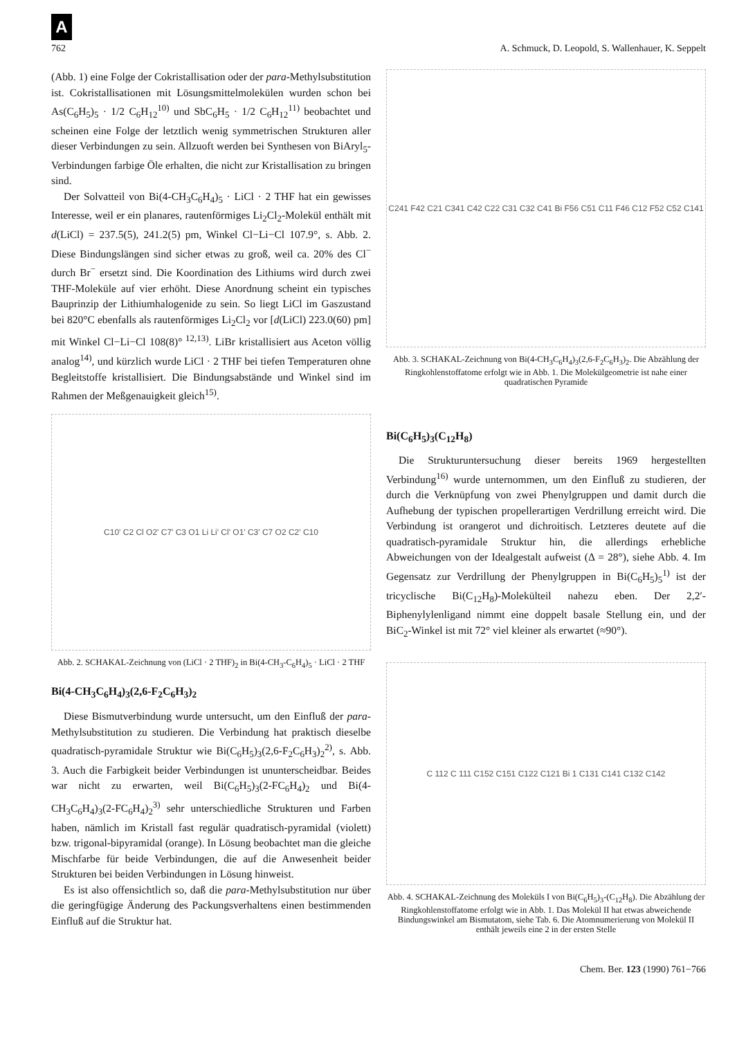A
762 A. Schmuck, D. Leopold, S. Wallenhauer, K. Seppelt
(Abb. 1) eine Folge der Cokristallisation oder der para-Methylsubstitution ist. Cokristallisationen mit Lösungsmittelmolekülen wurden schon bei As(C<sub>6</sub>H<sub>5</sub>)<sub>5</sub> · 1/2 C<sub>6</sub>H<sub>12</sub><sup>10)</sup> und SbC<sub>6</sub>H<sub>5</sub> · 1/2 C<sub>6</sub>H<sub>12</sub><sup>11)</sup> beobachtet und scheinen eine Folge der letztlich wenig symmetrischen Strukturen aller dieser Verbindungen zu sein. Allzuoft werden bei Synthesen von BiAryl<sub>5</sub>-Verbindungen farbige Öle erhalten, die nicht zur Kristallisation zu bringen sind.
Der Solvatteil von Bi(4-CH<sub>3</sub>C<sub>6</sub>H<sub>4</sub>)<sub>5</sub> · LiCl · 2 THF hat ein gewisses Interesse, weil er ein planares, rautenförmiges Li<sub>2</sub>Cl<sub>2</sub>-Molekül enthält mit d(LiCl) = 237.5(5), 241.2(5) pm, Winkel Cl−Li−Cl 107.9°, s. Abb. 2. Diese Bindungslängen sind sicher etwas zu groß, weil ca. 20% des Cl<sup>−</sup> durch Br<sup>−</sup> ersetzt sind. Die Koordination des Lithiums wird durch zwei THF-Moleküle auf vier erhöht. Diese Anordnung scheint ein typisches Bauprinzip der Lithiumhalogenide zu sein. So liegt LiCl im Gaszustand bei 820°C ebenfalls als rautenförmiges Li<sub>2</sub>Cl<sub>2</sub> vor [d(LiCl) 223.0(60) pm] mit Winkel Cl−Li−Cl 108(8)°<sup>12,13)</sup>. LiBr kristallisiert aus Aceton völlig analog<sup>14)</sup>, und kürzlich wurde LiCl · 2 THF bei tiefen Temperaturen ohne Begleitstoffe kristallisiert. Die Bindungsabstände und Winkel sind im Rahmen der Meßgenauigkeit gleich<sup>15)</sup>.
C10' C2 Cl O2' C7' C3 O1 Li Li' Cl' O1' C3' C7 O2 C2' C10
Abb. 2. SCHAKAL-Zeichnung von (LiCl · 2 THF)<sub>2</sub> in Bi(4-CH<sub>3</sub>-C<sub>6</sub>H<sub>4</sub>)<sub>5</sub> · LiCl · 2 THF
Bi(4-CH<sub>3</sub>C<sub>6</sub>H<sub>4</sub>)<sub>3</sub>(2,6-F<sub>2</sub>C<sub>6</sub>H<sub>3</sub>)<sub>2</sub>
Diese Bismutverbindung wurde untersucht, um den Einfluß der para-Methylsubstitution zu studieren. Die Verbindung hat praktisch dieselbe quadratisch-pyramidale Struktur wie Bi(C<sub>6</sub>H<sub>5</sub>)<sub>3</sub>(2,6-F<sub>2</sub>C<sub>6</sub>H<sub>3</sub>)<sub>2</sub><sup>2)</sup>, s. Abb. 3. Auch die Farbigkeit beider Verbindungen ist ununterscheidbar. Beides war nicht zu erwarten, weil Bi(C<sub>6</sub>H<sub>5</sub>)<sub>3</sub>(2-FC<sub>6</sub>H<sub>4</sub>)<sub>2</sub> und Bi(4-CH<sub>3</sub>C<sub>6</sub>H<sub>4</sub>)<sub>3</sub>(2-FC<sub>6</sub>H<sub>4</sub>)<sub>2</sub><sup>3)</sup> sehr unterschiedliche Strukturen und Farben haben, nämlich im Kristall fast regulär quadratisch-pyramidal (violett) bzw. trigonal-bipyramidal (orange). In Lösung beobachtet man die gleiche Mischfarbe für beide Verbindungen, die auf die Anwesenheit beider Strukturen bei beiden Verbindungen in Lösung hinweist.
Es ist also offensichtlich so, daß die para-Methylsubstitution nur über die geringfügige Änderung des Packungsverhaltens einen bestimmenden Einfluß auf die Struktur hat.
C241 F42 C21 C341 C42 C22 C31 C32 C41 Bi F56 C51 C11 F46 C12 F52 C52 C141
Abb. 3. SCHAKAL-Zeichnung von Bi(4-CH<sub>3</sub>C<sub>6</sub>H<sub>4</sub>)<sub>3</sub>(2,6-F<sub>2</sub>C<sub>6</sub>H<sub>3</sub>)<sub>2</sub>. Die Abzählung der Ringkohlenstoffatome erfolgt wie in Abb. 1. Die Molekülgeometrie ist nahe einer quadratischen Pyramide
Bi(C<sub>6</sub>H<sub>5</sub>)<sub>3</sub>(C<sub>12</sub>H<sub>8</sub>)
Die Strukturuntersuchung dieser bereits 1969 hergestellten Verbindung<sup>16)</sup> wurde unternommen, um den Einfluß zu studieren, der durch die Verknüpfung von zwei Phenylgruppen und damit durch die Aufhebung der typischen propellerartigen Verdrillung erreicht wird. Die Verbindung ist orangerot und dichroitisch. Letzteres deutete auf die quadratisch-pyramidale Struktur hin, die allerdings erhebliche Abweichungen von der Idealgestalt aufweist (Δ = 28°), siehe Abb. 4. Im Gegensatz zur Verdrillung der Phenylgruppen in Bi(C<sub>6</sub>H<sub>5</sub>)<sub>5</sub><sup>1)</sup> ist der tricyclische Bi(C<sub>12</sub>H<sub>8</sub>)-Molekülteil nahezu eben. Der 2,2′-Biphenylylenligand nimmt eine doppelt basale Stellung ein, und der BiC<sub>2</sub>-Winkel ist mit 72° viel kleiner als erwartet (≈90°).
C 112 C 111 C152 C151 C122 C121 Bi 1 C131 C141 C132 C142
Abb. 4. SCHAKAL-Zeichnung des Moleküls I von Bi(C<sub>6</sub>H<sub>5</sub>)<sub>3</sub>-(C<sub>12</sub>H<sub>8</sub>). Die Abzählung der Ringkohlenstoffatome erfolgt wie in Abb. 1. Das Molekül II hat etwas abweichende Bindungswinkel am Bismutatom, siehe Tab. 6. Die Atomnumerierung von Molekül II enthält jeweils eine 2 in der ersten Stelle
Chem. Ber. 123 (1990) 761−766